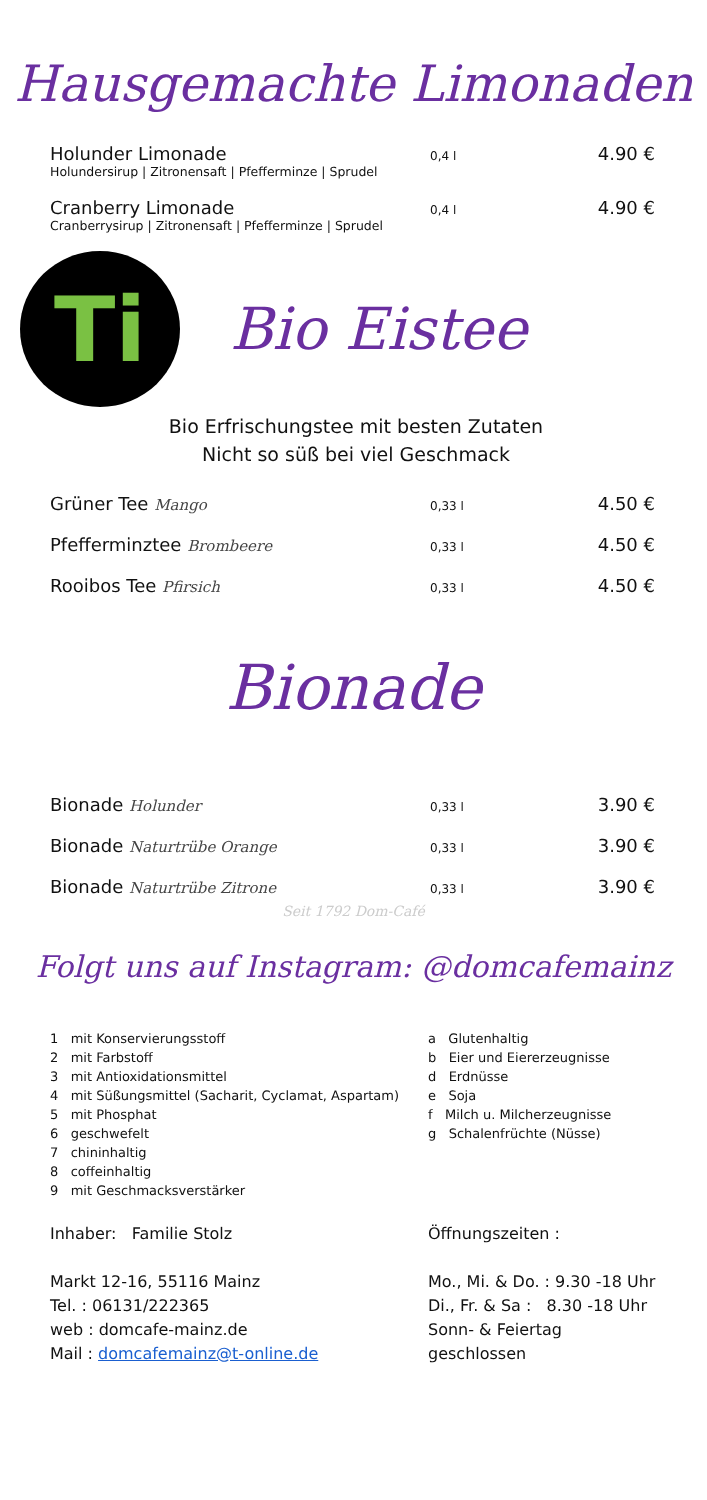Hausgemachte Limonaden
Holunder Limonade
0,4 l
4.90 €
Holundersirup | Zitronensaft | Pfefferminze | Sprudel
Cranberry Limonade
0,4 l
4.90 €
Cranberrysirup | Zitronensaft | Pfefferminze | Sprudel
Ti
Bio Eistee
Bio Erfrischungstee mit besten Zutaten
Nicht so süß bei viel Geschmack
Grüner Tee Mango
0,33 l
4.50 €
Pfefferminztee Brombeere
0,33 l
4.50 €
Rooibos Tee Pfirsich
0,33 l
4.50 €
Bionade
Bionade Holunder
0,33 l
3.90 €
Bionade Naturtrübe Orange
0,33 l
3.90 €
Bionade Naturtrübe Zitrone
0,33 l
3.90 €
Seit 1792 Dom-Café
Folgt uns auf Instagram: @domcafemainz
1 mit Konservierungsstoff
2 mit Farbstoff
3 mit Antioxidationsmittel
4 mit Süßungsmittel (Sacharit, Cyclamat, Aspartam)
5 mit Phosphat
6 geschwefelt
7 chininhaltig
8 coffeinhaltig
9 mit Geschmacksverstärker
a Glutenhaltig
b Eier und Eiererzeugnisse
d Erdnüsse
e Soja
f Milch u. Milcherzeugnisse
g Schalenfrüchte (Nüsse)
Inhaber: Familie Stolz
Markt 12-16, 55116 Mainz
Tel. : 06131/222365
web : domcafe-mainz.de
Mail : domcafemainz@t-online.de
Öffnungszeiten :
Mo., Mi. & Do. : 9.30 -18 Uhr
Di., Fr. & Sa : 8.30 -18 Uhr
Sonn- & Feiertag
geschlossen